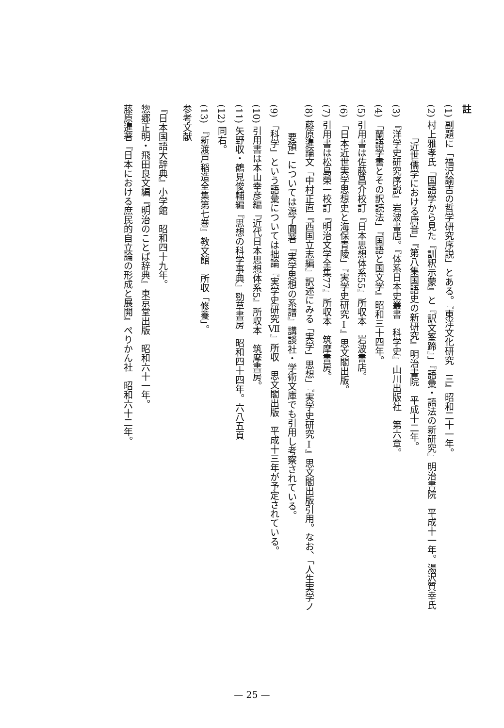註
(1) 副題に「福沢諭吉の哲学研究序説」とある。『東洋文化研究　三』昭和二十一年。
(2) 村上雅孝氏「国語学から見た『訓釈示蒙』と『訳文筌蹄』」『語彙・語法の新研究』明治書院　平成十一年。湯沢質幸氏
「近世儒学における唐音」『第八集国語史の新研究』明治書院　平成十二年。
(3) 『洋学史研究序説』岩波書店。『体系日本史叢書　科学史』山川出版社　第六章。
(4) 「蘭語学書とその訳読法」『国語と国文学』昭和三十四年。
(5) 引用書は佐藤昌介校訂『日本思想体系55』所収本　岩波書店。
(6) 「日本近世実学思想史と海保青陵」『実学史研究Ⅰ』思文閣出版。
(7) 引用書は松島榮一校訂『明治文学全集77』所収本　筑摩書房。
(8) 藤原暹論文「中村正直『西国立志編』訳述にみる「実学」思想」『実学史研究Ⅰ』思文閣出版引用。なお、「人生実学ノ
要領」については源了圓著『実学思想の系譜』講談社・学術文庫でも引用し考察されている。
(9) 「科学」という語彙については拙論『実学史研究Ⅶ』所収　思文閣出版　平成十三年が予定されている。
(10) 引用書は本山幸彦編『近代日本思想体系5』所収本　筑摩書房。
(11) 矢野収・鶴見俊輔編『思想の科学事典』勁草書房　昭和四十四年。六八五頁
(12) 同右。
(13) 『新渡戸稲造全集第七巻』教文館　所収「修養」。
参考文献
『日本国語大辞典』小学館　昭和四十九年。
惣郷正明・飛田良文編『明治のことば辞典』東京堂出版　昭和六十一年。
藤原暹著『日本における庶民的自立論の形成と展開』ぺりかん社　昭和六十二年。
— 25 —